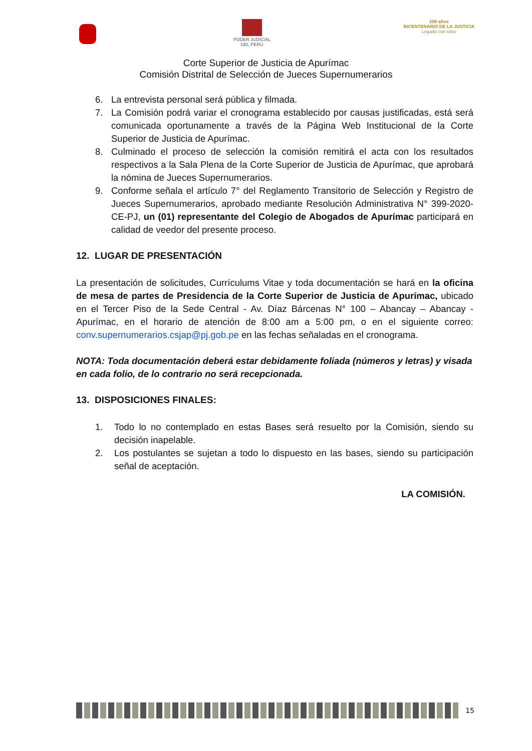PODER JUDICIAL
DEL PERÚ
200 años
BICENTENARIO DE LA JUSTICIA
Legado con valor
Corte Superior de Justicia de Apurímac
Comisión Distrital de Selección de Jueces Supernumerarios
6. La entrevista personal será pública y filmada.
7. La Comisión podrá variar el cronograma establecido por causas justificadas, está será comunicada oportunamente a través de la Página Web Institucional de la Corte Superior de Justicia de Apurímac.
8. Culminado el proceso de selección la comisión remitirá el acta con los resultados respectivos a la Sala Plena de la Corte Superior de Justicia de Apurímac, que aprobará la nómina de Jueces Supernumerarios.
9. Conforme señala el artículo 7° del Reglamento Transitorio de Selección y Registro de Jueces Supernumerarios, aprobado mediante Resolución Administrativa N° 399-2020-CE-PJ, un (01) representante del Colegio de Abogados de Apurímac participará en calidad de veedor del presente proceso.
12. LUGAR DE PRESENTACIÓN
La presentación de solicitudes, Currículums Vitae y toda documentación se hará en la oficina de mesa de partes de Presidencia de la Corte Superior de Justicia de Apurímac, ubicado en el Tercer Piso de la Sede Central - Av. Díaz Bárcenas N° 100 – Abancay – Abancay - Apurímac, en el horario de atención de 8:00 am a 5:00 pm, o en el siguiente correo: conv.supernumerarios.csjap@pj.gob.pe en las fechas señaladas en el cronograma.
NOTA: Toda documentación deberá estar debidamente foliada (números y letras) y visada en cada folio, de lo contrario no será recepcionada.
13. DISPOSICIONES FINALES:
1. Todo lo no contemplado en estas Bases será resuelto por la Comisión, siendo su decisión inapelable.
2. Los postulantes se sujetan a todo lo dispuesto en las bases, siendo su participación señal de aceptación.
LA COMISIÓN.
15